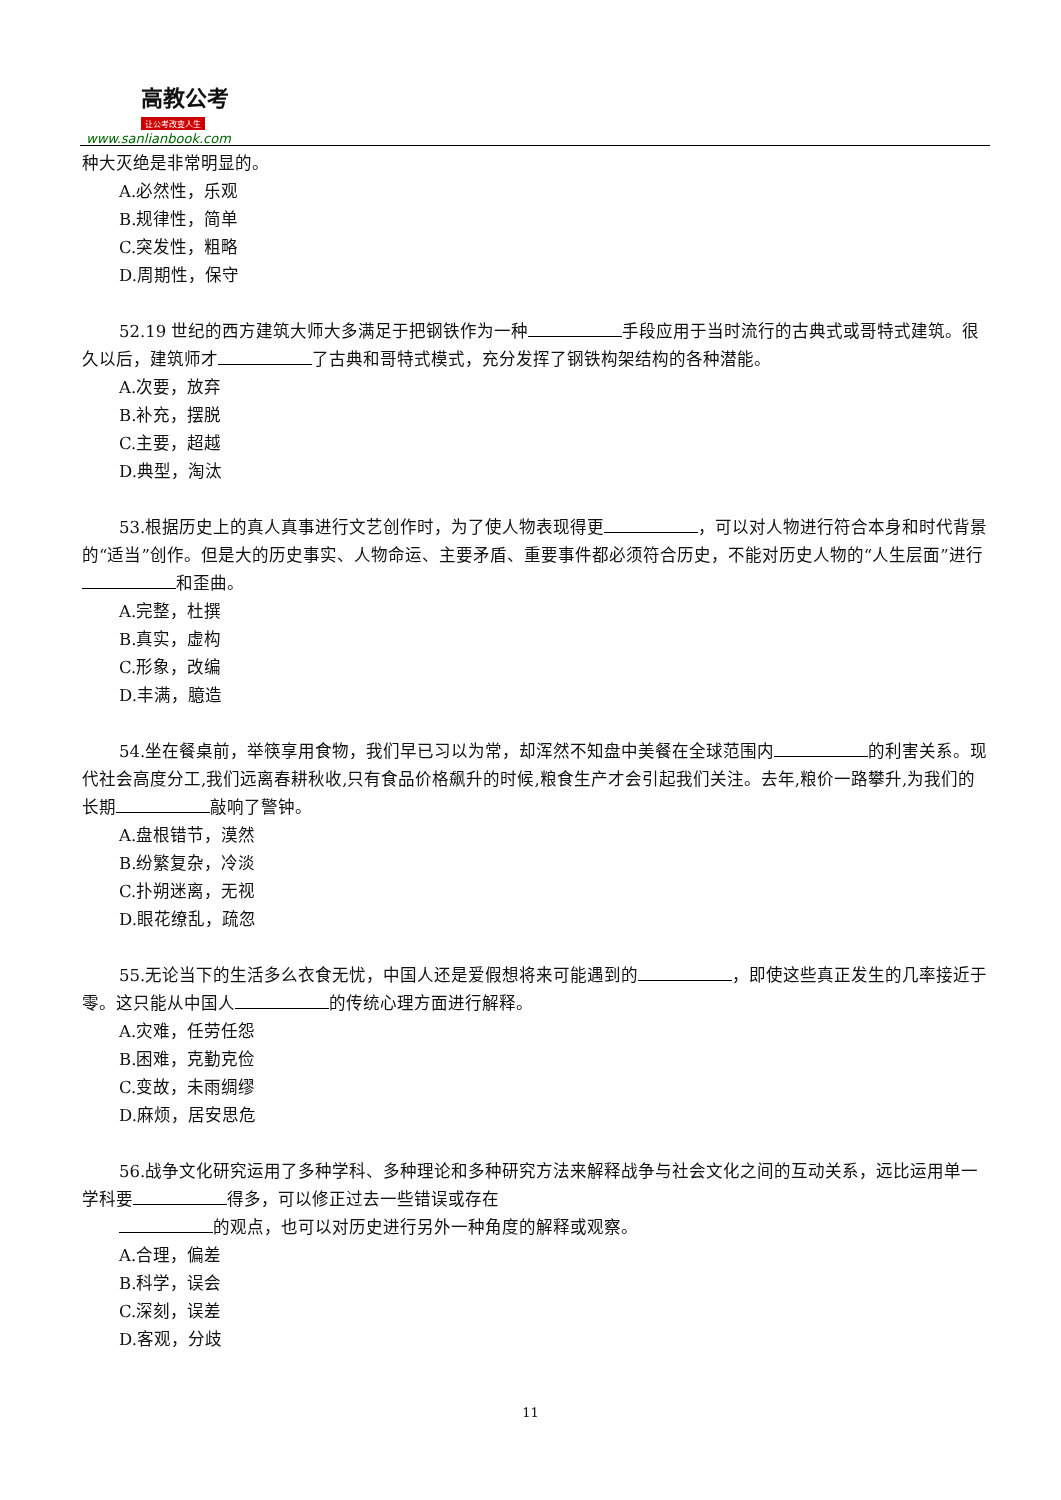高教公考
让公考改变人生
www.sanlianbook.com
种大灭绝是非常明显的。
A.必然性，乐观
B.规律性，简单
C.突发性，粗略
D.周期性，保守
52.19 世纪的西方建筑大师大多满足于把钢铁作为一种 手段应用于当时流行的古典式或哥特式建筑。很久以后，建筑师才 了古典和哥特式模式，充分发挥了钢铁构架结构的各种潜能。
A.次要，放弃
B.补充，摆脱
C.主要，超越
D.典型，淘汰
53.根据历史上的真人真事进行文艺创作时，为了使人物表现得更 ，可以对人物进行符合本身和时代背景的“适当”创作。但是大的历史事实、人物命运、主要矛盾、重要事件都必须符合历史，不能对历史人物的“人生层面”进行 和歪曲。
A.完整，杜撰
B.真实，虚构
C.形象，改编
D.丰满，臆造
54.坐在餐桌前，举筷享用食物，我们早已习以为常，却浑然不知盘中美餐在全球范围内 的利害关系。现代社会高度分工,我们远离春耕秋收,只有食品价格飙升的时候,粮食生产才会引起我们关注。去年,粮价一路攀升,为我们的长期 敲响了警钟。
A.盘根错节，漠然
B.纷繁复杂，冷淡
C.扑朔迷离，无视
D.眼花缭乱，疏忽
55.无论当下的生活多么衣食无忧，中国人还是爱假想将来可能遇到的 ，即使这些真正发生的几率接近于零。这只能从中国人 的传统心理方面进行解释。
A.灾难，任劳任怨
B.困难，克勤克俭
C.变故，未雨绸缪
D.麻烦，居安思危
56.战争文化研究运用了多种学科、多种理论和多种研究方法来解释战争与社会文化之间的互动关系，远比运用单一学科要 得多，可以修正过去一些错误或存在
的观点，也可以对历史进行另外一种角度的解释或观察。
A.合理，偏差
B.科学，误会
C.深刻，误差
D.客观，分歧
11